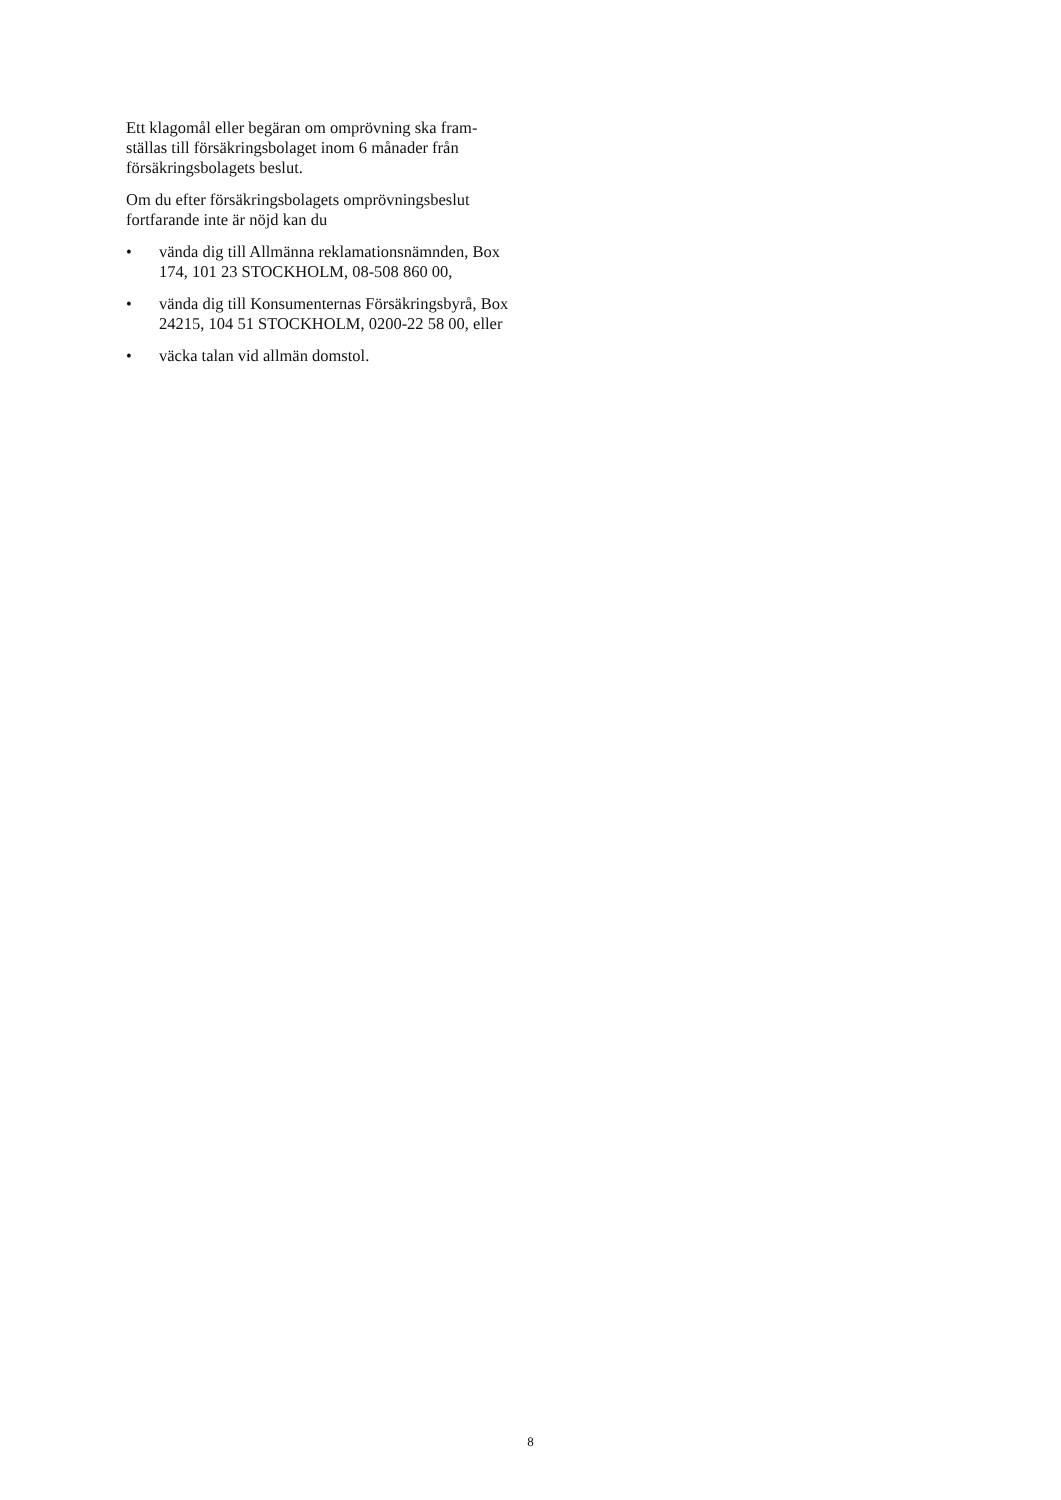Ett klagomål eller begäran om omprövning ska fram-ställas till försäkringsbolaget inom 6 månader från försäkringsbolagets beslut.
Om du efter försäkringsbolagets omprövningsbeslut fortfarande inte är nöjd kan du
• vända dig till Allmänna reklamationsnämnden, Box 174, 101 23 STOCKHOLM, 08-508 860 00,
• vända dig till Konsumenternas Försäkringsbyrå, Box 24215, 104 51 STOCKHOLM, 0200-22 58 00, eller
• väcka talan vid allmän domstol.
8